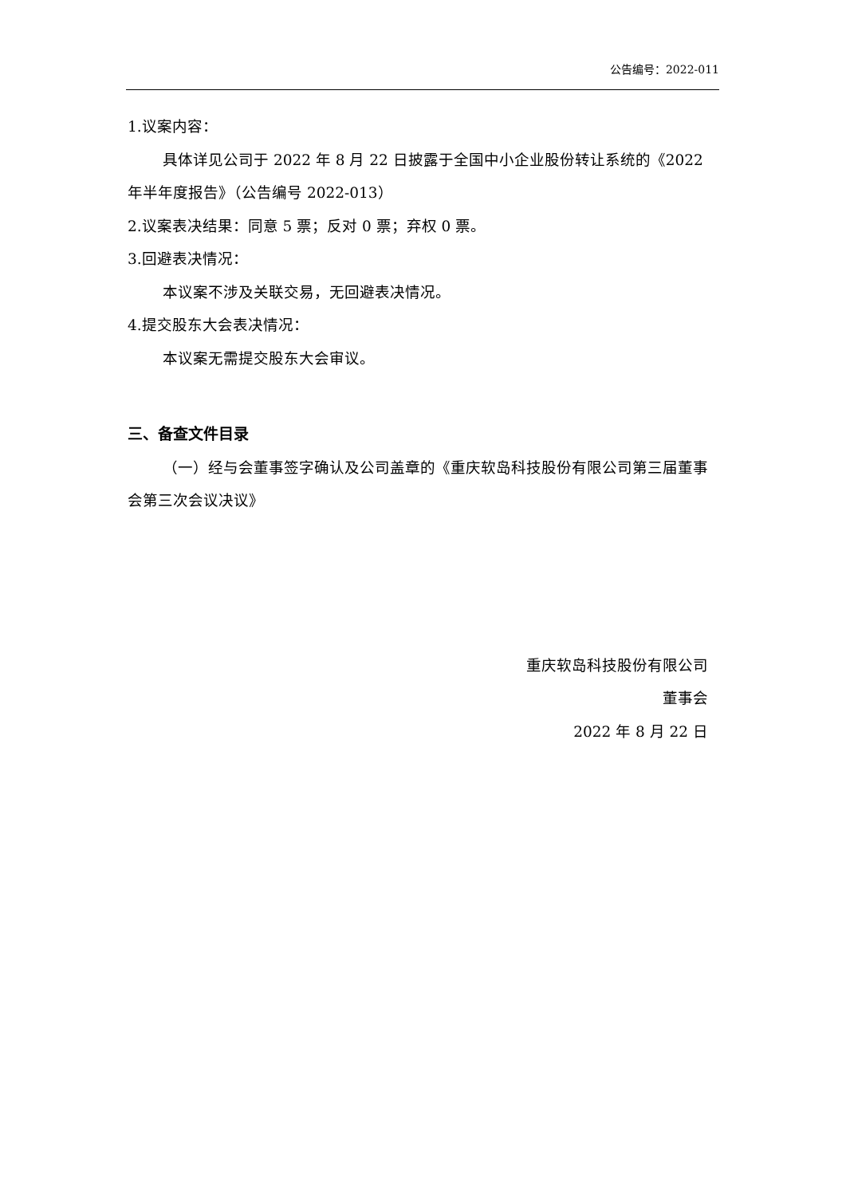公告编号：2022-011
1.议案内容：
具体详见公司于 2022 年 8 月 22 日披露于全国中小企业股份转让系统的《2022 年半年度报告》（公告编号 2022-013）
2.议案表决结果：同意 5 票；反对 0 票；弃权 0 票。
3.回避表决情况：
本议案不涉及关联交易，无回避表决情况。
4.提交股东大会表决情况：
本议案无需提交股东大会审议。
三、备查文件目录
（一）经与会董事签字确认及公司盖章的《重庆软岛科技股份有限公司第三届董事会第三次会议决议》
重庆软岛科技股份有限公司
董事会
2022 年 8 月 22 日